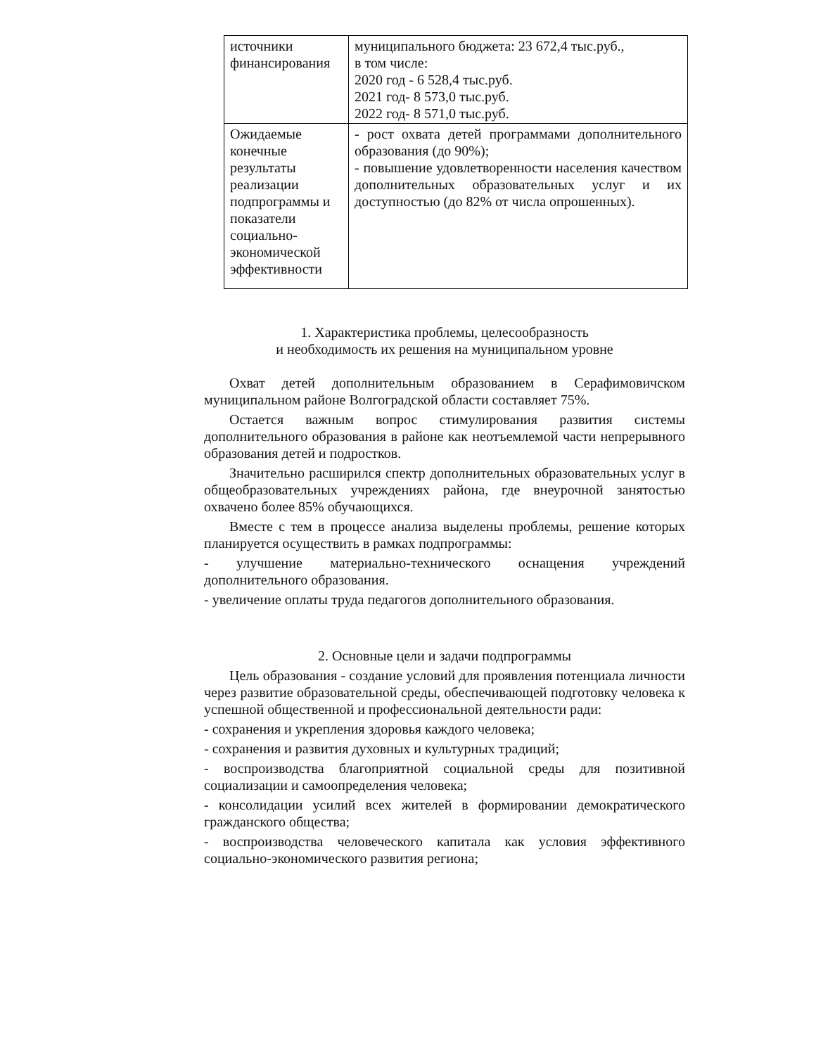| источники финансирования | муниципального бюджета: 23 672,4 тыс.руб., в том числе: 2020 год - 6 528,4 тыс.руб. 2021 год- 8 573,0 тыс.руб. 2022 год- 8 571,0 тыс.руб. |
| Ожидаемые конечные результаты реализации подпрограммы и показатели социально-экономической эффективности | - рост охвата детей программами дополнительного образования (до 90%); - повышение удовлетворенности населения качеством дополнительных образовательных услуг и их доступностью (до 82% от числа опрошенных). |
1. Характеристика проблемы, целесообразность
и необходимость их решения на муниципальном уровне
Охват детей дополнительным образованием в Серафимовичском муниципальном районе Волгоградской области составляет 75%.
Остается важным вопрос стимулирования развития системы дополнительного образования в районе как неотъемлемой части непрерывного образования детей и подростков.
Значительно расширился спектр дополнительных образовательных услуг в общеобразовательных учреждениях района, где внеурочной занятостью охвачено более 85% обучающихся.
Вместе с тем в процессе анализа выделены проблемы, решение которых планируется осуществить в рамках подпрограммы:
- улучшение материально-технического оснащения учреждений дополнительного образования.
- увеличение оплаты труда педагогов дополнительного образования.
2. Основные цели и задачи подпрограммы
Цель образования - создание условий для проявления потенциала личности через развитие образовательной среды, обеспечивающей подготовку человека к успешной общественной и профессиональной деятельности ради:
- сохранения и укрепления здоровья каждого человека;
- сохранения и развития духовных и культурных традиций;
- воспроизводства благоприятной социальной среды для позитивной социализации и самоопределения человека;
- консолидации усилий всех жителей в формировании демократического гражданского общества;
- воспроизводства человеческого капитала как условия эффективного социально-экономического развития региона;